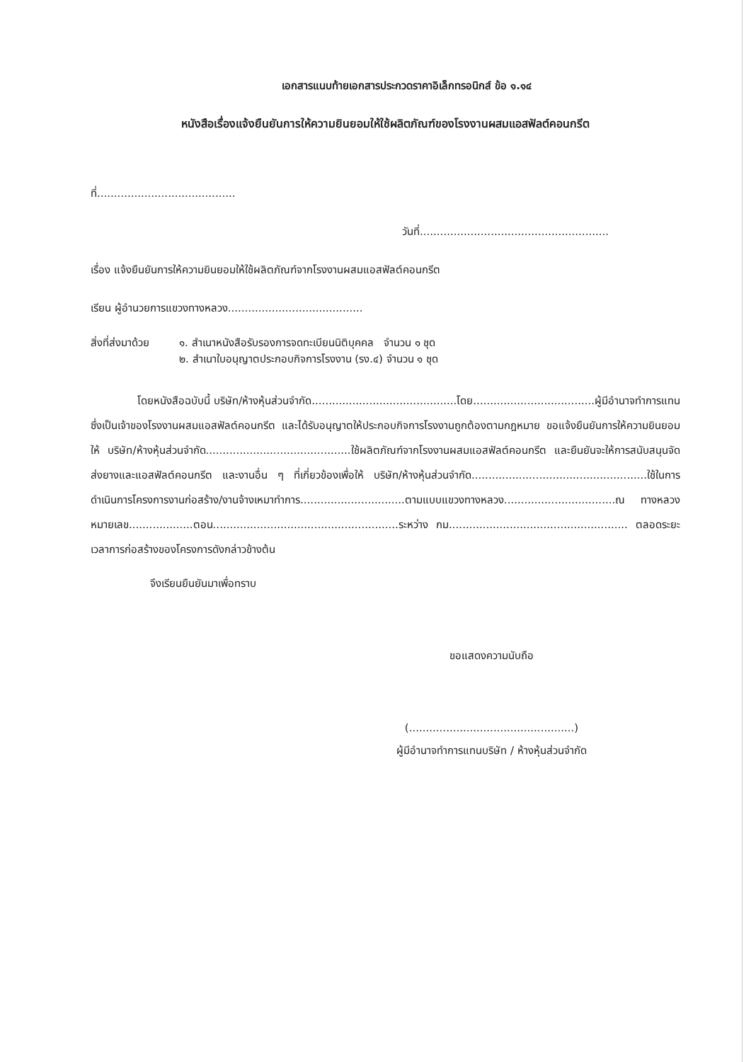เอกสารแนบท้ายเอกสารประกวดราคาอิเล็กทรอนิกส์ ข้อ ๑.๑๔
หนังสือเรื่องแจ้งยืนยันการให้ความยินยอมให้ใช้ผลิตภัณฑ์ของโรงงานผสมแอสฟัลต์คอนกรีต
ที่.........................................
วันที่........................................................
เรื่อง แจ้งยืนยันการให้ความยินยอมให้ใช้ผลิตภัณฑ์จากโรงงานผสมแอสฟัลต์คอนกรีต
เรียน ผู้อำนวยการแขวงทางหลวง........................................
สิ่งที่ส่งมาด้วย
๑. สำเนาหนังสือรับรองการจดทะเบียนนิติบุคคล จำนวน ๑ ชุด
๒. สำเนาใบอนุญาตประกอบกิจการโรงงาน (รง.๔) จำนวน ๑ ชุด
โดยหนังสือฉบับนี้ บริษัท/ห้างหุ้นส่วนจำกัด...........................................โดย....................................ผู้มีอำนาจทำการแทน ซึ่งเป็นเจ้าของโรงงานผสมแอสฟัลต์คอนกรีต และได้รับอนุญาตให้ประกอบกิจการโรงงานถูกต้องตามกฎหมาย ขอแจ้งยืนยันการให้ความยินยอมให้ บริษัท/ห้างหุ้นส่วนจำกัด...........................................ใช้ผลิตภัณฑ์จากโรงงานผสมแอสฟัลต์คอนกรีต และยืนยันจะให้การสนับสนุนจัดส่งยางและแอสฟัลต์คอนกรีต และงานอื่น ๆ ที่เกี่ยวข้องเพื่อให้ บริษัท/ห้างหุ้นส่วนจำกัด....................................................ใช้ในการดำเนินการโครงการงานก่อสร้าง/งานจ้างเหมาทำการ...............................ตามแบบแขวงทางหลวง.................................ณ ทางหลวงหมายเลข...................ตอน.......................................................ระหว่าง กม..................................................... ตลอดระยะเวลาการก่อสร้างของโครงการดังกล่าวข้างต้น
จึงเรียนยืนยันมาเพื่อทราบ
ขอแสดงความนับถือ
(.................................................)
ผู้มีอำนาจทำการแทนบริษัท / ห้างหุ้นส่วนจำกัด